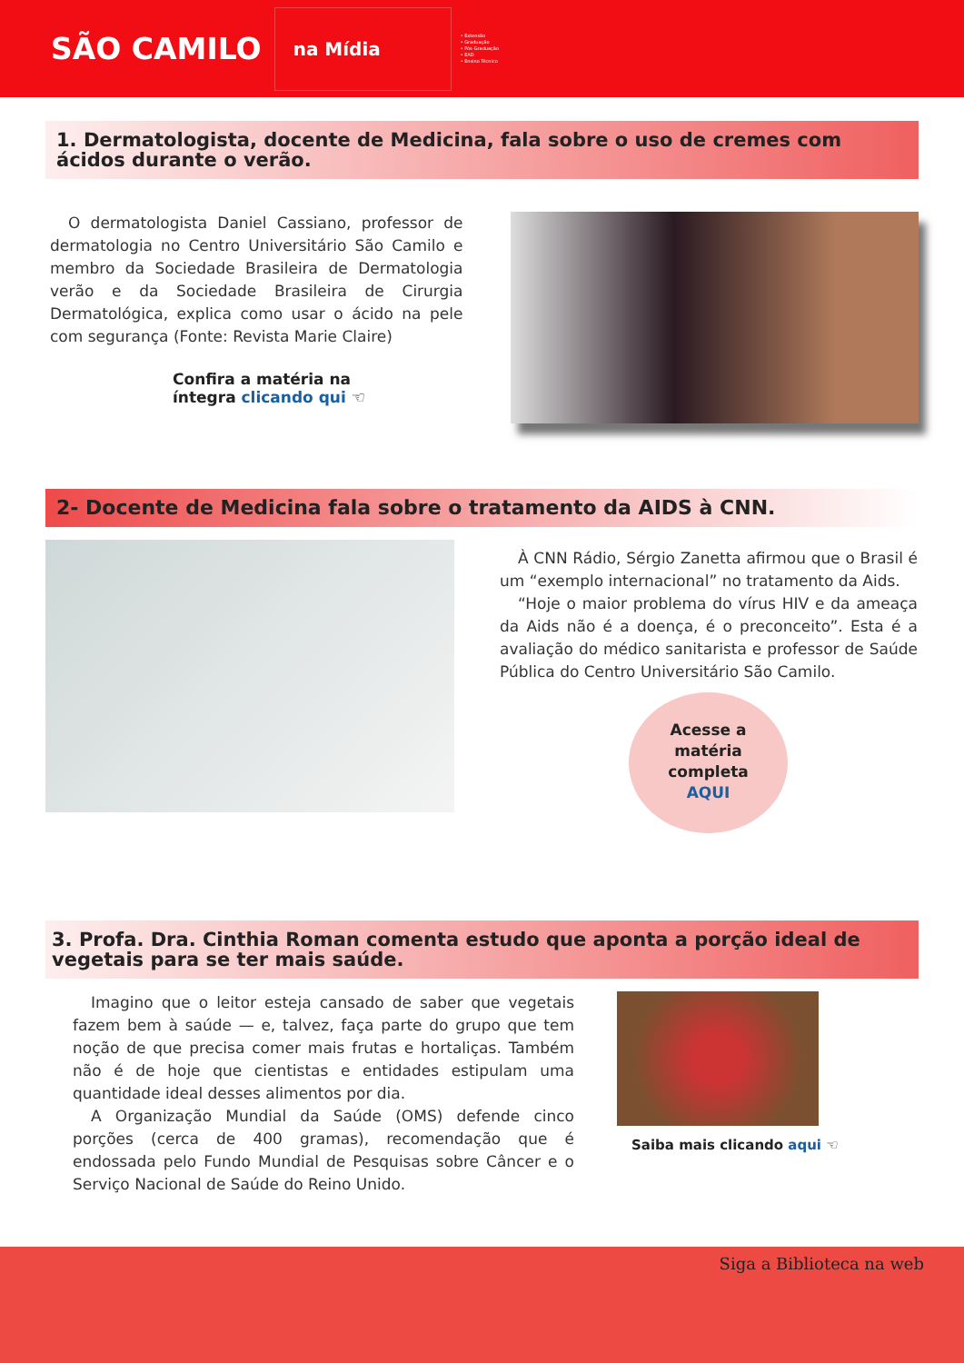SÃO CAMILO
na Mídia
• Extensão
• Graduação
• Pós-Graduação
• EAD
• Ensino Técnico
1. Dermatologista, docente de Medicina, fala sobre o uso de cremes com ácidos durante o verão.
O dermatologista Daniel Cassiano, professor de dermatologia no Centro Universitário São Camilo e membro da Sociedade Brasileira de Dermatologia verão e da Sociedade Brasileira de Cirurgia Dermatológica, explica como usar o ácido na pele com segurança (Fonte: Revista Marie Claire)
Confira a matéria na
íntegra clicando qui ☜
2- Docente de Medicina fala sobre o tratamento da AIDS à CNN.
À CNN Rádio, Sérgio Zanetta afirmou que o Brasil é um “exemplo internacional” no tratamento da Aids.
“Hoje o maior problema do vírus HIV e da ameaça da Aids não é a doença, é o preconceito”. Esta é a avaliação do médico sanitarista e professor de Saúde Pública do Centro Universitário São Camilo.
Acesse a
matéria
completa
AQUI
3. Profa. Dra. Cinthia Roman comenta estudo que aponta a porção ideal de vegetais para se ter mais saúde.
Imagino que o leitor esteja cansado de saber que vegetais fazem bem à saúde — e, talvez, faça parte do grupo que tem noção de que precisa comer mais frutas e hortaliças. Também não é de hoje que cientistas e entidades estipulam uma quantidade ideal desses alimentos por dia.
A Organização Mundial da Saúde (OMS) defende cinco porções (cerca de 400 gramas), recomendação que é endossada pelo Fundo Mundial de Pesquisas sobre Câncer e o Serviço Nacional de Saúde do Reino Unido.
Saiba mais clicando aqui ☜
Siga a Biblioteca na web